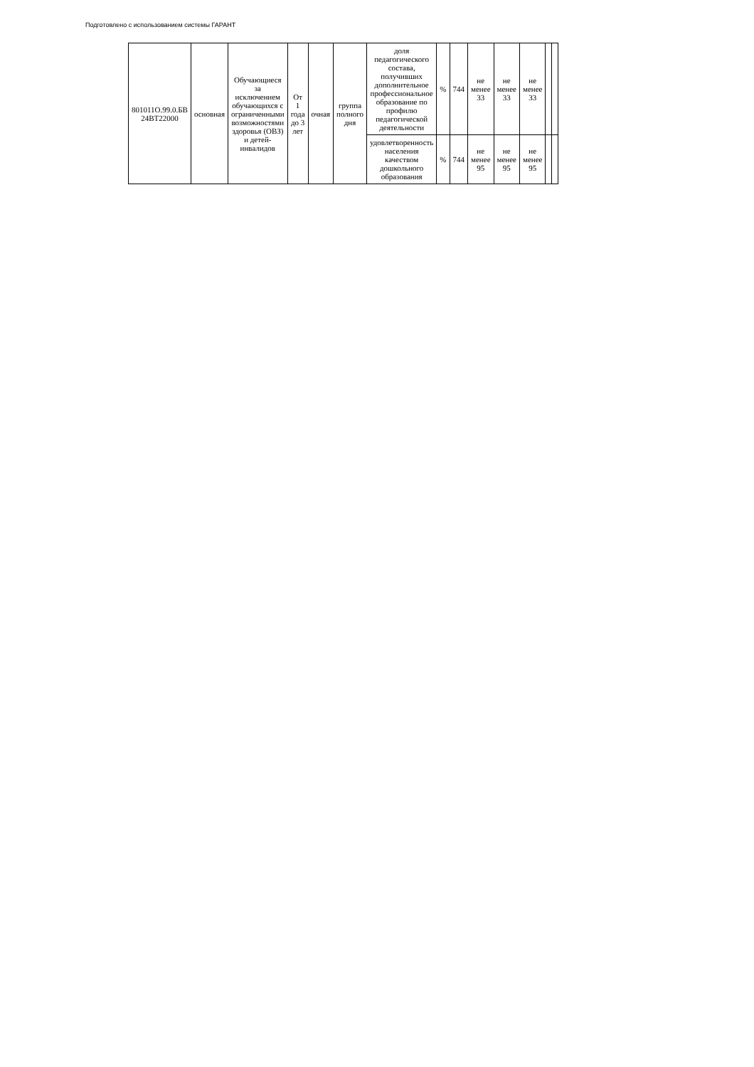Подготовлено с использованием системы ГАРАНТ
| 801011О.99.0.БВ 24ВТ22000 | основная | Обучающиеся за исключением обучающихся с ограниченными возможностями здоровья (ОВЗ) и детей-инвалидов | От 1 года до 3 лет | очная | группа полного дня | доля педагогического состава, получивших дополнительное профессиональное образование по профилю педагогической деятельности | % | 744 | не менее 33 | не менее 33 | не менее 33 | | |
| | | | | | | удовлетворенность населения качеством дошкольного образования | % | 744 | не менее 95 | не менее 95 | не менее 95 | | |